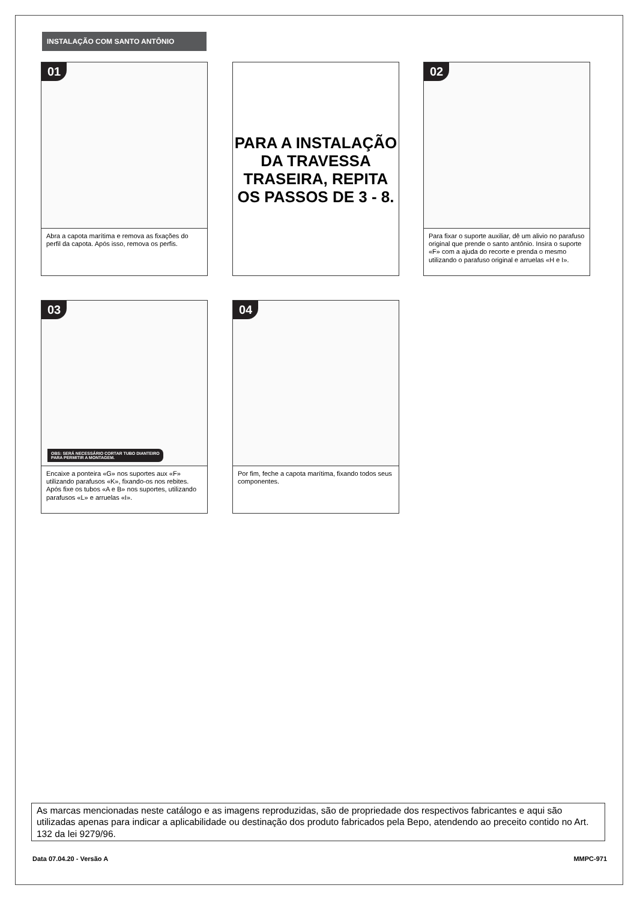INSTALAÇÃO COM SANTO ANTÔNIO
01
Abra a capota marítima e remova as fixações do perfil da capota. Após isso, remova os perfis.
PARA A INSTALAÇÃO
DA TRAVESSA
TRASEIRA, REPITA
OS PASSOS DE 3 - 8.
02
Para fixar o suporte auxiliar, dê um alivio no parafuso original que prende o santo antônio. Insira o suporte «F» com a ajuda do recorte e prenda o mesmo utilizando o parafuso original e arruelas «H e I».
03
OBS: SERÁ NECESSÁRIO CORTAR TUBO DIANTEIRO
PARA PERMITIR A MONTAGEM.
Encaixe a ponteira «G» nos suportes aux «F» utilizando parafusos «K», fixando-os nos rebites. Após fixe os tubos «A e B» nos suportes, utilizando parafusos «L» e arruelas «I».
04
Por fim, feche a capota marítima, fixando todos seus componentes.
As marcas mencionadas neste catálogo e as imagens reproduzidas, são de propriedade dos respectivos fabricantes e aqui são utilizadas apenas para indicar a aplicabilidade ou destinação dos produto fabricados pela Bepo, atendendo ao preceito contido no Art. 132 da lei 9279/96.
Data 07.04.20 - Versão A MMPC-971